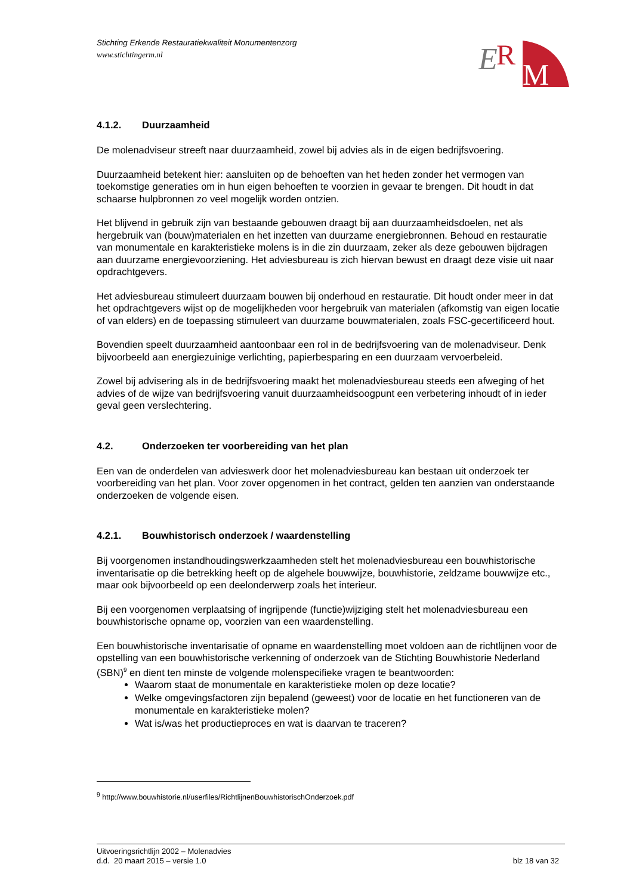Stichting Erkende Restauratiekwaliteit Monumentenzorg
www.stichtingerm.nl
E
R
M
4.1.2. Duurzaamheid
De molenadviseur streeft naar duurzaamheid, zowel bij advies als in de eigen bedrijfsvoering.
Duurzaamheid betekent hier: aansluiten op de behoeften van het heden zonder het vermogen van toekomstige generaties om in hun eigen behoeften te voorzien in gevaar te brengen. Dit houdt in dat schaarse hulpbronnen zo veel mogelijk worden ontzien.
Het blijvend in gebruik zijn van bestaande gebouwen draagt bij aan duurzaamheidsdoelen, net als hergebruik van (bouw)materialen en het inzetten van duurzame energiebronnen. Behoud en restauratie van monumentale en karakteristieke molens is in die zin duurzaam, zeker als deze gebouwen bijdragen aan duurzame energievoorziening. Het adviesbureau is zich hiervan bewust en draagt deze visie uit naar opdrachtgevers.
Het adviesbureau stimuleert duurzaam bouwen bij onderhoud en restauratie. Dit houdt onder meer in dat het opdrachtgevers wijst op de mogelijkheden voor hergebruik van materialen (afkomstig van eigen locatie of van elders) en de toepassing stimuleert van duurzame bouwmaterialen, zoals FSC-gecertificeerd hout.
Bovendien speelt duurzaamheid aantoonbaar een rol in de bedrijfsvoering van de molenadviseur. Denk bijvoorbeeld aan energiezuinige verlichting, papierbesparing en een duurzaam vervoerbeleid.
Zowel bij advisering als in de bedrijfsvoering maakt het molenadviesbureau steeds een afweging of het advies of de wijze van bedrijfsvoering vanuit duurzaamheidsoogpunt een verbetering inhoudt of in ieder geval geen verslechtering.
4.2. Onderzoeken ter voorbereiding van het plan
Een van de onderdelen van advieswerk door het molenadviesbureau kan bestaan uit onderzoek ter voorbereiding van het plan. Voor zover opgenomen in het contract, gelden ten aanzien van onderstaande onderzoeken de volgende eisen.
4.2.1. Bouwhistorisch onderzoek / waardenstelling
Bij voorgenomen instandhoudingswerkzaamheden stelt het molenadviesbureau een bouwhistorische inventarisatie op die betrekking heeft op de algehele bouwwijze, bouwhistorie, zeldzame bouwwijze etc., maar ook bijvoorbeeld op een deelonderwerp zoals het interieur.
Bij een voorgenomen verplaatsing of ingrijpende (functie)wijziging stelt het molenadviesbureau een bouwhistorische opname op, voorzien van een waardenstelling.
Een bouwhistorische inventarisatie of opname en waardenstelling moet voldoen aan de richtlijnen voor de opstelling van een bouwhistorische verkenning of onderzoek van de Stichting Bouwhistorie Nederland (SBN)<sup>9</sup> en dient ten minste de volgende molenspecifieke vragen te beantwoorden:
Waarom staat de monumentale en karakteristieke molen op deze locatie?
Welke omgevingsfactoren zijn bepalend (geweest) voor de locatie en het functioneren van de monumentale en karakteristieke molen?
Wat is/was het productieproces en wat is daarvan te traceren?
<sup>9</sup> http://www.bouwhistorie.nl/userfiles/RichtlijnenBouwhistorischOnderzoek.pdf
Uitvoeringsrichtlijn 2002 – Molenadvies
d.d. 20 maart 2015 – versie 1.0 blz 18 van 32